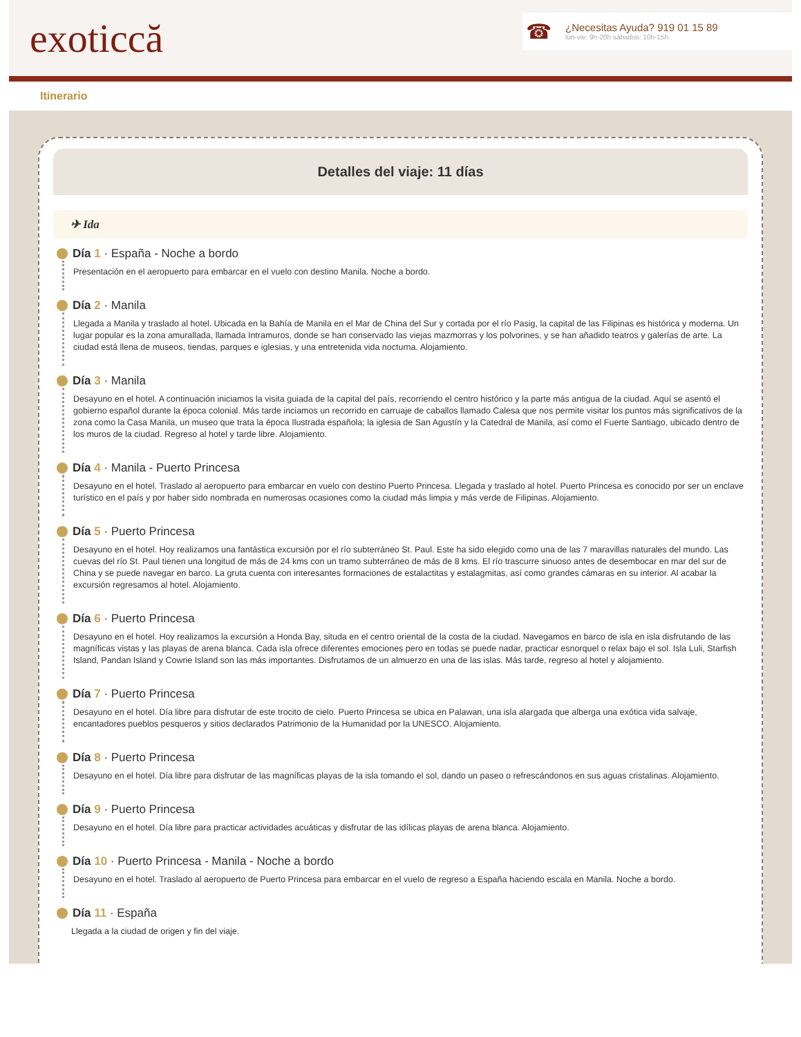exoticcă
☎
¿Necesitas Ayuda? 919 01 15 89
lun-vie: 9h-20h sábados: 10h-15h
Itinerario
Detalles del viaje: 11 días
✈ Ida
Día 1 · España - Noche a bordo
Presentación en el aeropuerto para embarcar en el vuelo con destino Manila. Noche a bordo.
Día 2 · Manila
Llegada a Manila y traslado al hotel. Ubicada en la Bahía de Manila en el Mar de China del Sur y cortada por el río Pasig, la capital de las Filipinas es histórica y moderna. Un lugar popular es la zona amurallada, llamada Intramuros, donde se han conservado las viejas mazmorras y los polvorines, y se han añadido teatros y galerías de arte. La ciudad está llena de museos, tiendas, parques e iglesias, y una entretenida vida nocturna. Alojamiento.
Día 3 · Manila
Desayuno en el hotel. A continuación iniciamos la visita guiada de la capital del país, recorriendo el centro histórico y la parte más antigua de la ciudad. Aquí se asentó el gobierno español durante la época colonial. Más tarde inciamos un recorrido en carruaje de caballos llamado Calesa que nos permite visitar los puntos más significativos de la zona como la Casa Manila, un museo que trata la época Ilustrada española; la iglesia de San Agustín y la Catedral de Manila, así como el Fuerte Santiago, ubicado dentro de los muros de la ciudad. Regreso al hotel y tarde libre. Alojamiento.
Día 4 · Manila - Puerto Princesa
Desayuno en el hotel. Traslado al aeropuerto para embarcar en vuelo con destino Puerto Princesa. Llegada y traslado al hotel. Puerto Princesa es conocido por ser un enclave turístico en el país y por haber sido nombrada en numerosas ocasiones como la ciudad más limpia y más verde de Filipinas. Alojamiento.
Día 5 · Puerto Princesa
Desayuno en el hotel. Hoy realizamos una fantástica excursión por el río subterráneo St. Paul. Este ha sido elegido como una de las 7 maravillas naturales del mundo. Las cuevas del río St. Paul tienen una longitud de más de 24 kms con un tramo subterráneo de más de 8 kms. El río trascurre sinuoso antes de desembocar en mar del sur de China y se puede navegar en barco. La gruta cuenta con interesantes formaciones de estalactitas y estalagmitas, así como grandes cámaras en su interior. Al acabar la excursión regresamos al hotel. Alojamiento.
Día 6 · Puerto Princesa
Desayuno en el hotel. Hoy realizamos la excursión a Honda Bay, situda en el centro oriental de la costa de la ciudad. Navegamos en barco de isla en isla disfrutando de las magníficas vistas y las playas de arena blanca. Cada isla ofrece diferentes emociones pero en todas se puede nadar, practicar esnorquel o relax bajo el sol. Isla Luli, Starfish Island, Pandan Island y Cowrie Island son las más importantes. Disfrutamos de un almuerzo en una de las islas. Más tarde, regreso al hotel y alojamiento.
Día 7 · Puerto Princesa
Desayuno en el hotel. Día libre para disfrutar de este trocito de cielo. Puerto Princesa se ubica en Palawan, una isla alargada que alberga una exótica vida salvaje, encantadores pueblos pesqueros y sitios declarados Patrimonio de la Humanidad por la UNESCO. Alojamiento.
Día 8 · Puerto Princesa
Desayuno en el hotel. Día libre para disfrutar de las magníficas playas de la isla tomando el sol, dando un paseo o refrescándonos en sus aguas cristalinas. Alojamiento.
Día 9 · Puerto Princesa
Desayuno en el hotel. Día libre para practicar actividades acuáticas y disfrutar de las idílicas playas de arena blanca. Alojamiento.
Día 10 · Puerto Princesa - Manila - Noche a bordo
Desayuno en el hotel. Traslado al aeropuerto de Puerto Princesa para embarcar en el vuelo de regreso a España haciendo escala en Manila. Noche a bordo.
Día 11 · España
Llegada a la ciudad de origen y fin del viaje.